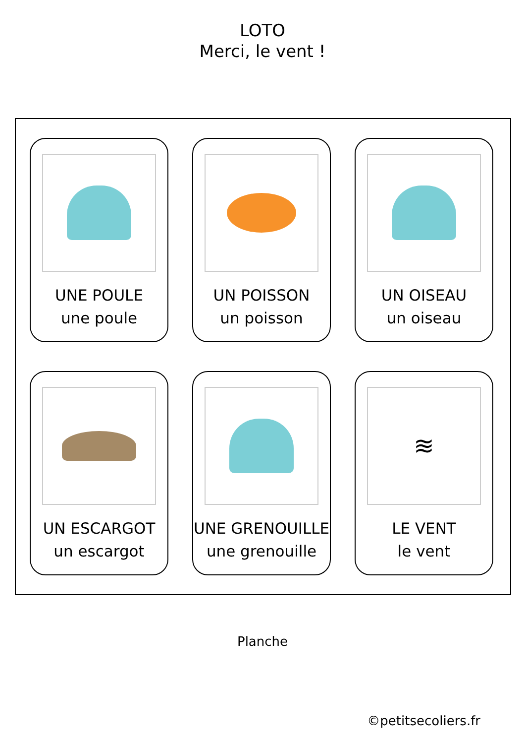LOTO
Merci, le vent !
UNE POULE
une poule
UN POISSON
un poisson
UN OISEAU
un oiseau
UN ESCARGOT
un escargot
UNE GRENOUILLE
une grenouille
≋
LE VENT
le vent
Planche
©petitsecoliers.fr